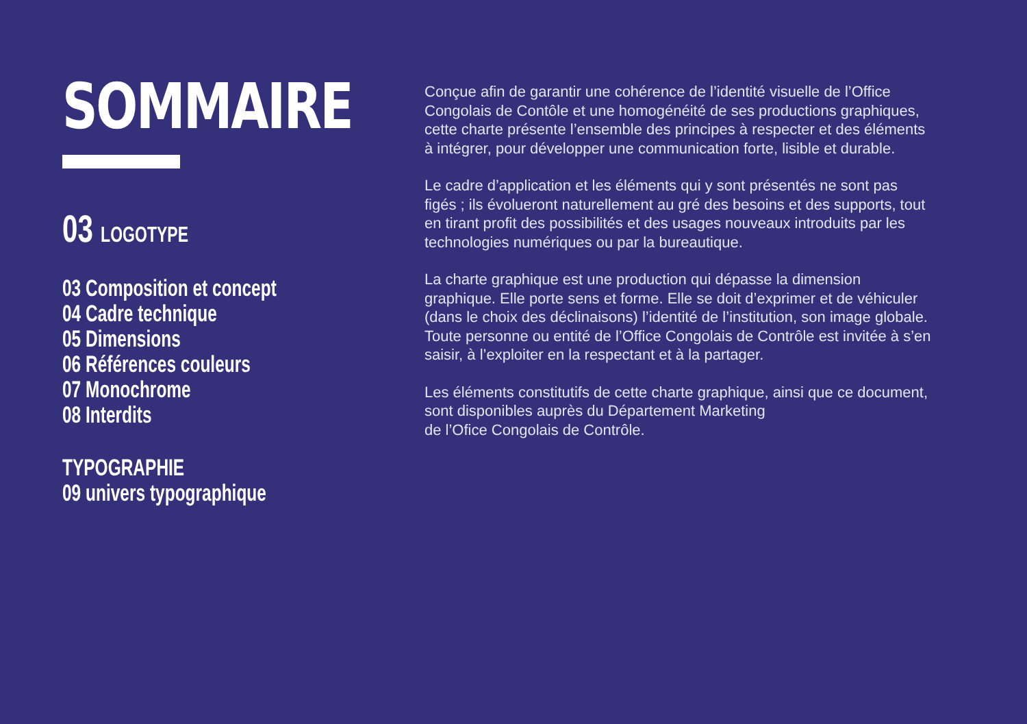SOMMAIRE
03 LOGOTYPE
03 Composition et concept
04 Cadre technique
05 Dimensions
06 Références couleurs
07 Monochrome
08 Interdits
TYPOGRAPHIE
09 univers typographique
Conçue afin de garantir une cohérence de l’identité visuelle de l’Office Congolais de Contôle et une homogénéité de ses productions graphiques, cette charte présente l’ensemble des principes à respecter et des éléments à intégrer, pour développer une communication forte, lisible et durable.
Le cadre d’application et les éléments qui y sont présentés ne sont pas figés ; ils évolueront naturellement au gré des besoins et des supports, tout en tirant profit des possibilités et des usages nouveaux introduits par les technologies numériques ou par la bureautique.
La charte graphique est une production qui dépasse la dimension graphique. Elle porte sens et forme. Elle se doit d’exprimer et de véhiculer (dans le choix des déclinaisons) l’identité de l’institution, son image globale.
Toute personne ou entité de l’Office Congolais de Contrôle est invitée à s’en saisir, à l’exploiter en la respectant et à la partager.
Les éléments constitutifs de cette charte graphique, ainsi que ce document, sont disponibles auprès du Département Marketing
de l’Ofice Congolais de Contrôle.